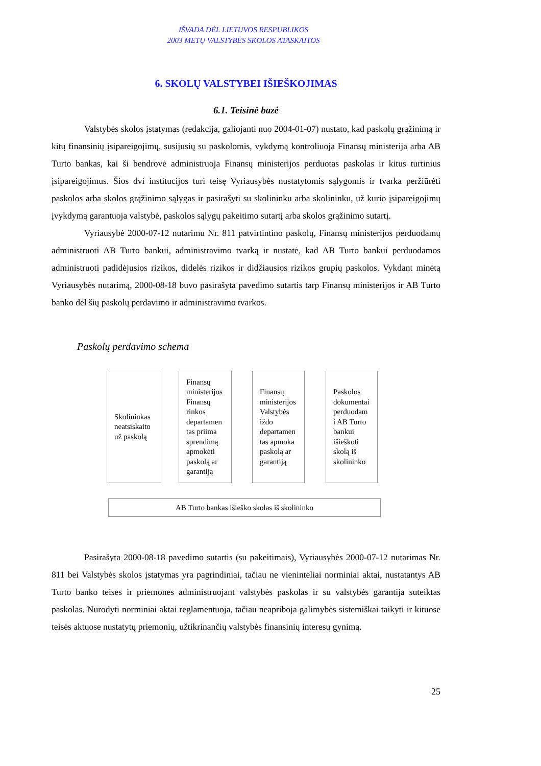IŠVADA DĖL LIETUVOS RESPUBLIKOS
2003 METŲ VALSTYBĖS SKOLOS ATASKAITOS
6. SKOLŲ VALSTYBEI IŠIEŠKOJIMAS
6.1. Teisinė bazė
Valstybės skolos įstatymas (redakcija, galiojanti nuo 2004-01-07) nustato, kad paskolų grąžinimą ir kitų finansinių įsipareigojimų, susijusių su paskolomis, vykdymą kontroliuoja Finansų ministerija arba AB Turto bankas, kai ši bendrovė administruoja Finansų ministerijos perduotas paskolas ir kitus turtinius įsipareigojimus. Šios dvi institucijos turi teisę Vyriausybės nustatytomis sąlygomis ir tvarka peržiūrėti paskolos arba skolos grąžinimo sąlygas ir pasirašyti su skolininku arba skolininku, už kurio įsipareigojimų įvykdymą garantuoja valstybė, paskolos sąlygų pakeitimo sutartį arba skolos grąžinimo sutartį.
Vyriausybė 2000-07-12 nutarimu Nr. 811 patvirtintino paskolų, Finansų ministerijos perduodamų administruoti AB Turto bankui, administravimo tvarką ir nustatė, kad AB Turto bankui perduodamos administruoti padidėjusios rizikos, didelės rizikos ir didžiausios rizikos grupių paskolos. Vykdant minėtą Vyriausybės nutarimą, 2000-08-18 buvo pasirašyta pavedimo sutartis tarp Finansų ministerijos ir AB Turto banko dėl šių paskolų perdavimo ir administravimo tvarkos.
Paskolų perdavimo schema
Skolininkas neatsiskaito už paskolą
Finansų ministerijos Finansų rinkos departamen tas priima sprendimą apmokėti paskolą ar garantiją
Finansų ministerijos Valstybės iždo departamen tas apmoka paskolą ar garantiją
Paskolos dokumentai perduodam i AB Turto bankui išieškoti skolą iš skolininko
AB Turto bankas išieško skolas iš skolininko
Pasirašyta 2000-08-18 pavedimo sutartis (su pakeitimais), Vyriausybės 2000-07-12 nutarimas Nr. 811 bei Valstybės skolos įstatymas yra pagrindiniai, tačiau ne vieninteliai norminiai aktai, nustatantys AB Turto banko teises ir priemones administruojant valstybės paskolas ir su valstybės garantija suteiktas paskolas. Nurodyti norminiai aktai reglamentuoja, tačiau neapriboja galimybės sistemiškai taikyti ir kituose teisės aktuose nustatytų priemonių, užtikrinančių valstybės finansinių interesų gynimą.
25